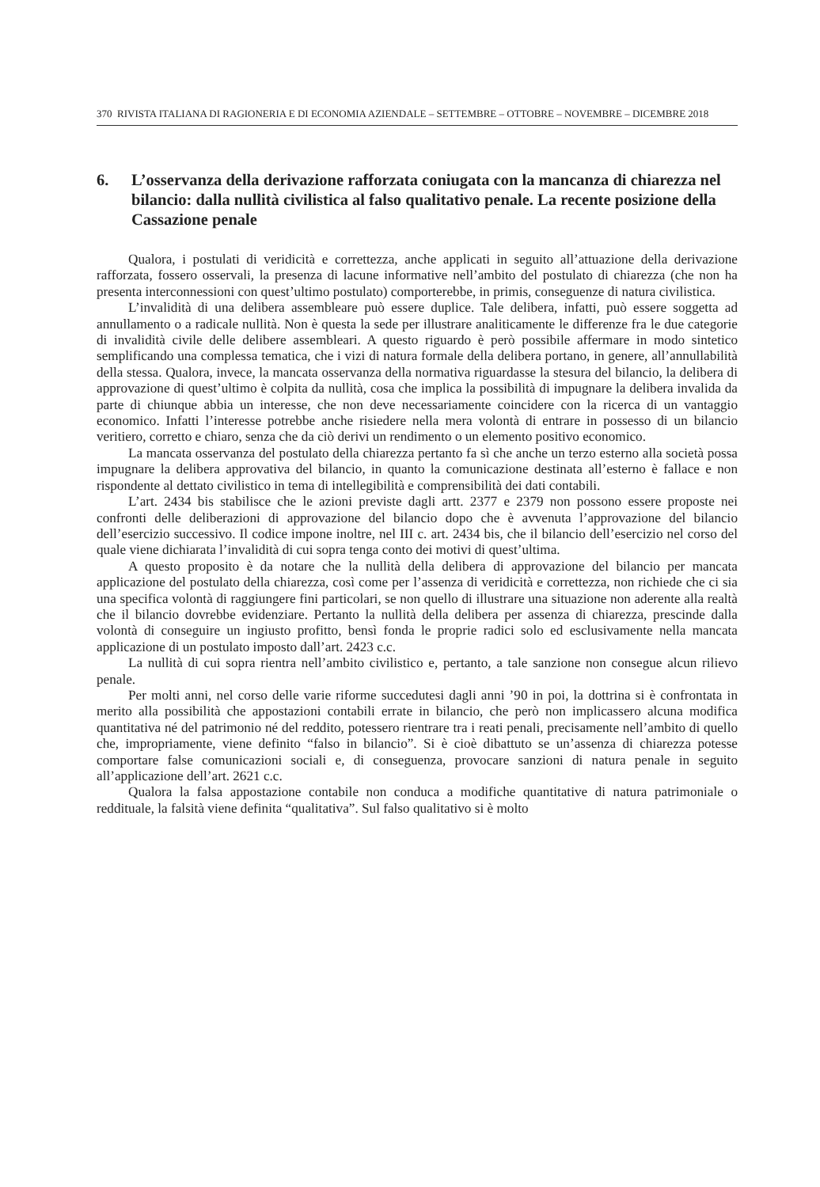370 RIVISTA ITALIANA DI RAGIONERIA E DI ECONOMIA AZIENDALE – SETTEMBRE – OTTOBRE – NOVEMBRE – DICEMBRE 2018
6. L’osservanza della derivazione rafforzata coniugata con la mancanza di chiarezza nel bilancio: dalla nullità civilistica al falso qualitativo penale. La recente posizione della Cassazione penale
Qualora, i postulati di veridicità e correttezza, anche applicati in seguito all’attuazione della derivazione rafforzata, fossero osservali, la presenza di lacune informative nell’ambito del postulato di chiarezza (che non ha presenta interconnessioni con quest’ultimo postulato) comporterebbe, in primis, conseguenze di natura civilistica.
L’invalidità di una delibera assembleare può essere duplice. Tale delibera, infatti, può essere soggetta ad annullamento o a radicale nullità. Non è questa la sede per illustrare analiticamente le differenze fra le due categorie di invalidità civile delle delibere assembleari. A questo riguardo è però possibile affermare in modo sintetico semplificando una complessa tematica, che i vizi di natura formale della delibera portano, in genere, all’annullabilità della stessa. Qualora, invece, la mancata osservanza della normativa riguardasse la stesura del bilancio, la delibera di approvazione di quest’ultimo è colpita da nullità, cosa che implica la possibilità di impugnare la delibera invalida da parte di chiunque abbia un interesse, che non deve necessariamente coincidere con la ricerca di un vantaggio economico. Infatti l’interesse potrebbe anche risiedere nella mera volontà di entrare in possesso di un bilancio veritiero, corretto e chiaro, senza che da ciò derivi un rendimento o un elemento positivo economico.
La mancata osservanza del postulato della chiarezza pertanto fa sì che anche un terzo esterno alla società possa impugnare la delibera approvativa del bilancio, in quanto la comunicazione destinata all’esterno è fallace e non rispondente al dettato civilistico in tema di intellegibilità e comprensibilità dei dati contabili.
L’art. 2434 bis stabilisce che le azioni previste dagli artt. 2377 e 2379 non possono essere proposte nei confronti delle deliberazioni di approvazione del bilancio dopo che è avvenuta l’approvazione del bilancio dell’esercizio successivo. Il codice impone inoltre, nel III c. art. 2434 bis, che il bilancio dell’esercizio nel corso del quale viene dichiarata l’invalidità di cui sopra tenga conto dei motivi di quest’ultima.
A questo proposito è da notare che la nullità della delibera di approvazione del bilancio per mancata applicazione del postulato della chiarezza, così come per l’assenza di veridicità e correttezza, non richiede che ci sia una specifica volontà di raggiungere fini particolari, se non quello di illustrare una situazione non aderente alla realtà che il bilancio dovrebbe evidenziare. Pertanto la nullità della delibera per assenza di chiarezza, prescinde dalla volontà di conseguire un ingiusto profitto, bensì fonda le proprie radici solo ed esclusivamente nella mancata applicazione di un postulato imposto dall’art. 2423 c.c.
La nullità di cui sopra rientra nell’ambito civilistico e, pertanto, a tale sanzione non consegue alcun rilievo penale.
Per molti anni, nel corso delle varie riforme succedutesi dagli anni ’90 in poi, la dottrina si è confrontata in merito alla possibilità che appostazioni contabili errate in bilancio, che però non implicassero alcuna modifica quantitativa né del patrimonio né del reddito, potessero rientrare tra i reati penali, precisamente nell’ambito di quello che, impropriamente, viene definito “falso in bilancio”. Si è cioè dibattuto se un’assenza di chiarezza potesse comportare false comunicazioni sociali e, di conseguenza, provocare sanzioni di natura penale in seguito all’applicazione dell’art. 2621 c.c.
Qualora la falsa appostazione contabile non conduca a modifiche quantitative di natura patrimoniale o reddituale, la falsità viene definita “qualitativa”. Sul falso qualitativo si è molto